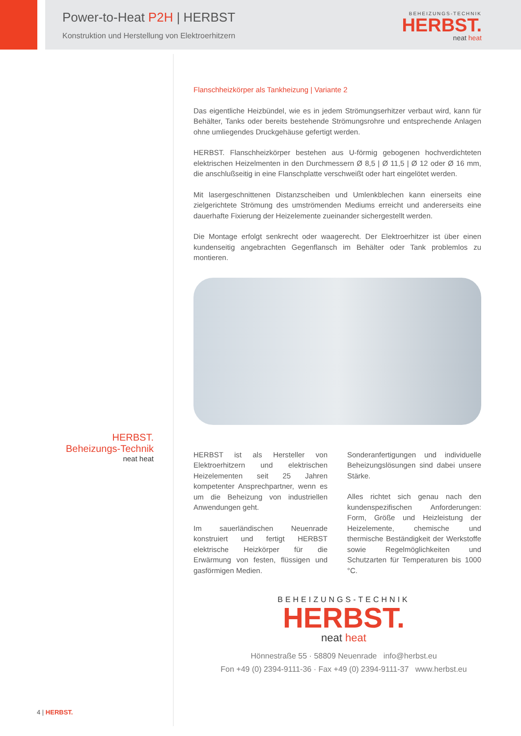Power-to-Heat P2H | HERBST
Konstruktion und Herstellung von Elektroerhitzern
BEHEIZUNGS-TECHNIK
HERBST.
neat heat
HERBST.
Beheizungs-Technik
neat heat
Flanschheizkörper als Tankheizung | Variante 2
Das eigentliche Heizbündel, wie es in jedem Strömungserhitzer verbaut wird, kann für Behälter, Tanks oder bereits bestehende Strömungsrohre und entsprechende Anlagen ohne umliegendes Druckgehäuse gefertigt werden.
HERBST. Flanschheizkörper bestehen aus U-förmig gebogenen hochverdichteten elektrischen Heizelmenten in den Durchmessern Ø 8,5 | Ø 11,5 | Ø 12 oder Ø 16 mm, die anschlußseitig in eine Flanschplatte verschweißt oder hart eingelötet werden.
Mit lasergeschnittenen Distanzscheiben und Umlenkblechen kann einerseits eine zielgerichtete Strömung des umströmenden Mediums erreicht und andererseits eine dauerhafte Fixierung der Heizelemente zueinander sichergestellt werden.
Die Montage erfolgt senkrecht oder waagerecht. Der Elektroerhitzer ist über einen kundenseitig angebrachten Gegenflansch im Behälter oder Tank problemlos zu montieren.
HERBST ist als Hersteller von Elektroerhitzern und elektrischen Heizelementen seit 25 Jahren kompetenter Ansprechpartner, wenn es um die Beheizung von industriellen Anwendungen geht.
Im sauerländischen Neuenrade konstruiert und fertigt HERBST elektrische Heizkörper für die Erwärmung von festen, flüssigen und gasförmigen Medien.
Sonderanfertigungen und individuelle Beheizungslösungen sind dabei unsere Stärke.
Alles richtet sich genau nach den kundenspezifischen Anforderungen: Form, Größe und Heizleistung der Heizelemente, chemische und thermische Beständigkeit der Werkstoffe sowie Regelmöglichkeiten und Schutzarten für Temperaturen bis 1000 °C.
BEHEIZUNGS-TECHNIK
HERBST.
neat heat
Hönnestraße 55 · 58809 Neuenrade info@herbst.eu
Fon +49 (0) 2394-9111-36 · Fax +49 (0) 2394-9111-37 www.herbst.eu
4 | HERBST.